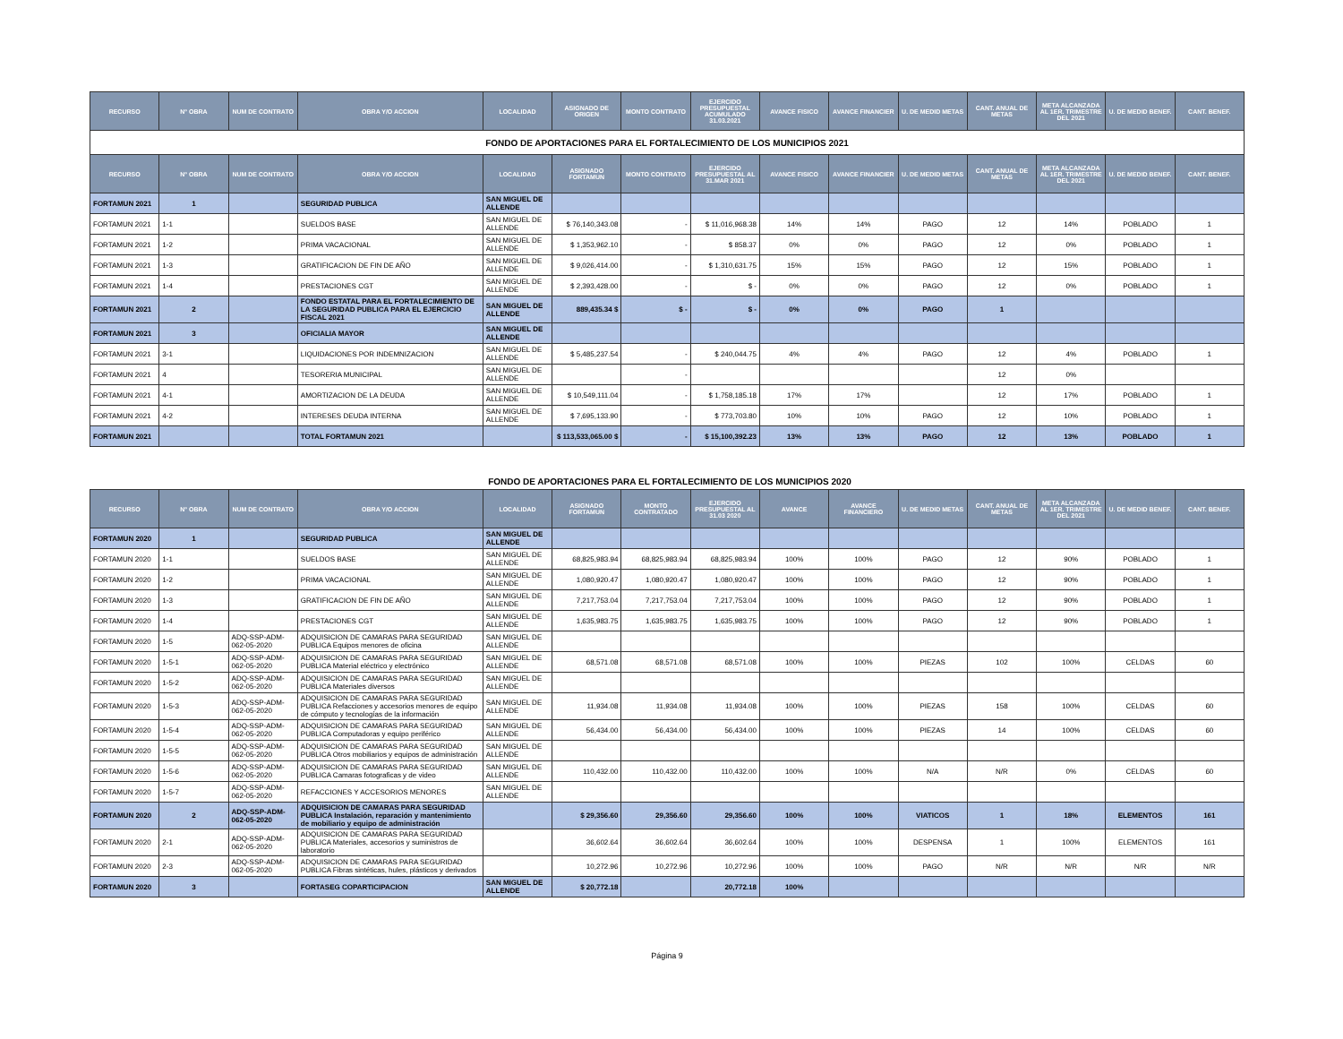| RECURSO | N° OBRA | NUM DE CONTRATO | OBRA Y/O ACCION | LOCALIDAD | ASIGNADO DE ORIGEN | MONTO CONTRATO | EJERCIDO PRESUPUESTAL ACUMULADO 31.03.2021 | AVANCE FISICO | AVANCE FINANCIER | U. DE MEDID METAS | CANT. ANUAL DE METAS | META ALCANZADA AL 1ER. TRIMESTRE DEL 2021 | U. DE MEDID BENEF. | CANT. BENEF. |
| --- | --- | --- | --- | --- | --- | --- | --- | --- | --- | --- | --- | --- | --- | --- |
| FONDO DE APORTACIONES PARA EL FORTALECIMIENTO DE LOS MUNICIPIOS 2021 | | | | | | | | | | | | | | |
| RECURSO | N° OBRA | NUM DE CONTRATO | OBRA Y/O ACCION | LOCALIDAD | ASIGNADO FORTAMUN | MONTO CONTRATO | EJERCIDO PRESUPUESTAL AL 31.MAR 2021 | AVANCE FISICO | AVANCE FINANCIER | U. DE MEDID METAS | CANT. ANUAL DE METAS | META ALCANZADA AL 1ER. TRIMESTRE DEL 2021 | U. DE MEDID BENEF. | CANT. BENEF. |
| FORTAMUN 2021 | 1 | | SEGURIDAD PUBLICA | SAN MIGUEL DE ALLENDE | | | | | | | | | | |
| FORTAMUN 2021 | 1-1 | | SUELDOS BASE | SAN MIGUEL DE ALLENDE | $ 76,140,343.08 | - | $ 11,016,968.38 | 14% | 14% | PAGO | 12 | 14% | POBLADO | 1 |
| FORTAMUN 2021 | 1-2 | | PRIMA VACACIONAL | SAN MIGUEL DE ALLENDE | $ 1,353,962.10 | - | $ 858.37 | 0% | 0% | PAGO | 12 | 0% | POBLADO | 1 |
| FORTAMUN 2021 | 1-3 | | GRATIFICACION DE FIN DE AÑO | SAN MIGUEL DE ALLENDE | $ 9,026,414.00 | - | $ 1,310,631.75 | 15% | 15% | PAGO | 12 | 15% | POBLADO | 1 |
| FORTAMUN 2021 | 1-4 | | PRESTACIONES CGT | SAN MIGUEL DE ALLENDE | $ 2,393,428.00 | - | $ - | 0% | 0% | PAGO | 12 | 0% | POBLADO | 1 |
| FORTAMUN 2021 | 2 | | FONDO ESTATAL PARA EL FORTALECIMIENTO DE LA SEGURIDAD PUBLICA PARA EL EJERCICIO FISCAL 2021 | SAN MIGUEL DE ALLENDE | 889,435.34 $ | $ - | $ - | 0% | 0% | PAGO | 1 | | | |
| FORTAMUN 2021 | 3 | | OFICIALIA MAYOR | SAN MIGUEL DE ALLENDE | | | | | | | | | | |
| FORTAMUN 2021 | 3-1 | | LIQUIDACIONES POR INDEMNIZACION | SAN MIGUEL DE ALLENDE | $ 5,485,237.54 | - | $ 240,044.75 | 4% | 4% | PAGO | 12 | 4% | POBLADO | 1 |
| FORTAMUN 2021 | 4 | | TESORERIA MUNICIPAL | SAN MIGUEL DE ALLENDE | | - | | | | | 12 | 0% | | |
| FORTAMUN 2021 | 4-1 | | AMORTIZACION DE LA DEUDA | SAN MIGUEL DE ALLENDE | $ 10,549,111.04 | - | $ 1,758,185.18 | 17% | 17% | | 12 | 17% | POBLADO | 1 |
| FORTAMUN 2021 | 4-2 | | INTERESES DEUDA INTERNA | SAN MIGUEL DE ALLENDE | $ 7,695,133.90 | - | $ 773,703.80 | 10% | 10% | PAGO | 12 | 10% | POBLADO | 1 |
| FORTAMUN 2021 | | | TOTAL FORTAMUN 2021 | | $ 113,533,065.00 $ | - | $ 15,100,392.23 | 13% | 13% | PAGO | 12 | 13% | POBLADO | 1 |
FONDO DE APORTACIONES PARA EL FORTALECIMIENTO DE LOS MUNICIPIOS 2020
| RECURSO | N° OBRA | NUM DE CONTRATO | OBRA Y/O ACCION | LOCALIDAD | ASIGNADO FORTAMUN | MONTO CONTRATADO | EJERCIDO PRESUPUESTAL AL 31.03 2020 | AVANCE | AVANCE FINANCIERO | U. DE MEDID METAS | CANT. ANUAL DE METAS | META ALCANZADA AL 1ER. TRIMESTRE DEL 2021 | U. DE MEDID BENEF. | CANT. BENEF. |
| --- | --- | --- | --- | --- | --- | --- | --- | --- | --- | --- | --- | --- | --- | --- |
| FORTAMUN 2020 | 1 | | SEGURIDAD PUBLICA | SAN MIGUEL DE ALLENDE | | | | | | | | | | |
| FORTAMUN 2020 | 1-1 | | SUELDOS BASE | SAN MIGUEL DE ALLENDE | 68,825,983.94 | 68,825,983.94 | 68,825,983.94 | 100% | 100% | PAGO | 12 | 90% | POBLADO | 1 |
| FORTAMUN 2020 | 1-2 | | PRIMA VACACIONAL | SAN MIGUEL DE ALLENDE | 1,080,920.47 | 1,080,920.47 | 1,080,920.47 | 100% | 100% | PAGO | 12 | 90% | POBLADO | 1 |
| FORTAMUN 2020 | 1-3 | | GRATIFICACION DE FIN DE AÑO | SAN MIGUEL DE ALLENDE | 7,217,753.04 | 7,217,753.04 | 7,217,753.04 | 100% | 100% | PAGO | 12 | 90% | POBLADO | 1 |
| FORTAMUN 2020 | 1-4 | | PRESTACIONES CGT | SAN MIGUEL DE ALLENDE | 1,635,983.75 | 1,635,983.75 | 1,635,983.75 | 100% | 100% | PAGO | 12 | 90% | POBLADO | 1 |
| FORTAMUN 2020 | 1-5 | ADQ-SSP-ADM-062-05-2020 | ADQUISICION DE CAMARAS PARA SEGURIDAD PUBLICA Equipos menores de oficina | SAN MIGUEL DE ALLENDE | | | | | | | | | | |
| FORTAMUN 2020 | 1-5-1 | ADQ-SSP-ADM-062-05-2020 | ADQUISICION DE CAMARAS PARA SEGURIDAD PUBLICA Material eléctrico y electrónico | SAN MIGUEL DE ALLENDE | 68,571.08 | 68,571.08 | 68,571.08 | 100% | 100% | PIEZAS | 102 | 100% | CELDAS | 60 |
| FORTAMUN 2020 | 1-5-2 | ADQ-SSP-ADM-062-05-2020 | ADQUISICION DE CAMARAS PARA SEGURIDAD PUBLICA Materiales diversos | SAN MIGUEL DE ALLENDE | | | | | | | | | | |
| FORTAMUN 2020 | 1-5-3 | ADQ-SSP-ADM-062-05-2020 | ADQUISICION DE CAMARAS PARA SEGURIDAD PUBLICA Refacciones y accesorios menores de equipo de cómputo y tecnologías de la información | SAN MIGUEL DE ALLENDE | 11,934.08 | 11,934.08 | 11,934.08 | 100% | 100% | PIEZAS | 158 | 100% | CELDAS | 60 |
| FORTAMUN 2020 | 1-5-4 | ADQ-SSP-ADM-062-05-2020 | ADQUISICION DE CAMARAS PARA SEGURIDAD PUBLICA Computadoras y equipo periférico | SAN MIGUEL DE ALLENDE | 56,434.00 | 56,434.00 | 56,434.00 | 100% | 100% | PIEZAS | 14 | 100% | CELDAS | 60 |
| FORTAMUN 2020 | 1-5-5 | ADQ-SSP-ADM-062-05-2020 | ADQUISICION DE CAMARAS PARA SEGURIDAD PUBLICA Otros mobiliarios y equipos de administración | SAN MIGUEL DE ALLENDE | | | | | | | | | | |
| FORTAMUN 2020 | 1-5-6 | ADQ-SSP-ADM-062-05-2020 | ADQUISICION DE CAMARAS PARA SEGURIDAD PUBLICA Camaras fotograficas y de video | SAN MIGUEL DE ALLENDE | 110,432.00 | 110,432.00 | 110,432.00 | 100% | 100% | N/A | N/R | 0% | CELDAS | 60 |
| FORTAMUN 2020 | 1-5-7 | ADQ-SSP-ADM-062-05-2020 | REFACCIONES Y ACCESORIOS MENORES | SAN MIGUEL DE ALLENDE | | | | | | | | | | |
| FORTAMUN 2020 | 2 | ADQ-SSP-ADM-062-05-2020 | ADQUISICION DE CAMARAS PARA SEGURIDAD PUBLICA Instalación, reparación y mantenimiento de mobiliario y equipo de administración | | $ 29,356.60 | 29,356.60 | 29,356.60 | 100% | 100% | VIATICOS | 1 | 18% | ELEMENTOS | 161 |
| FORTAMUN 2020 | 2-1 | ADQ-SSP-ADM-062-05-2020 | ADQUISICION DE CAMARAS PARA SEGURIDAD PUBLICA Materiales, accesorios y suministros de laboratorio | | 36,602.64 | 36,602.64 | 36,602.64 | 100% | 100% | DESPENSA | 1 | 100% | ELEMENTOS | 161 |
| FORTAMUN 2020 | 2-3 | ADQ-SSP-ADM-062-05-2020 | ADQUISICION DE CAMARAS PARA SEGURIDAD PUBLICA Fibras sintéticas, hules, plásticos y derivados | | 10,272.96 | 10,272.96 | 10,272.96 | 100% | 100% | PAGO | N/R | N/R | N/R | N/R |
| FORTAMUN 2020 | 3 | | FORTASEG COPARTICIPACION | SAN MIGUEL DE ALLENDE | $ 20,772.18 | | 20,772.18 | 100% | | | | | | |
Página 9